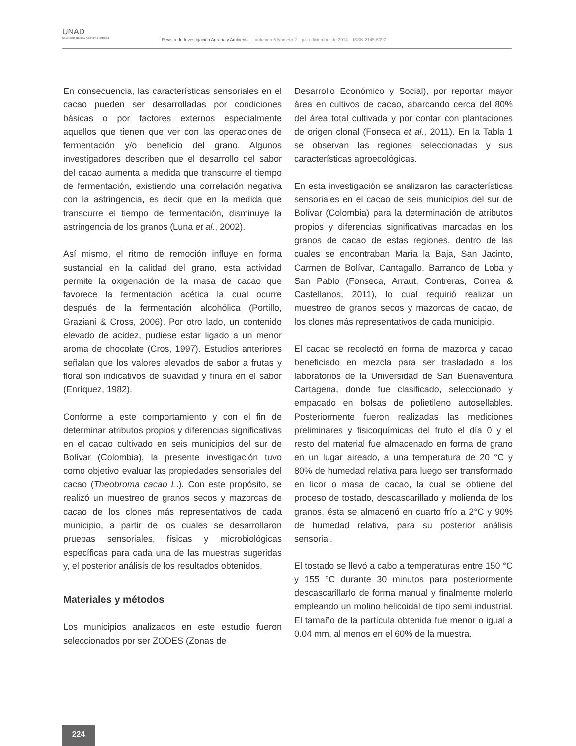UNAD
Universidad Nacional Abierta y a Distancia
Revista de Investigación Agraria y Ambiental – Volumen 5 Número 2 – julio-diciembre de 2014 – ISSN 2145-6097
En consecuencia, las características sensoriales en el cacao pueden ser desarrolladas por condiciones básicas o por factores externos especialmente aquellos que tienen que ver con las operaciones de fermentación y/o beneficio del grano. Algunos investigadores describen que el desarrollo del sabor del cacao aumenta a medida que transcurre el tiempo de fermentación, existiendo una correlación negativa con la astringencia, es decir que en la medida que transcurre el tiempo de fermentación, disminuye la astringencia de los granos (Luna et al., 2002).
Así mismo, el ritmo de remoción influye en forma sustancial en la calidad del grano, esta actividad permite la oxigenación de la masa de cacao que favorece la fermentación acética la cual ocurre después de la fermentación alcohólica (Portillo, Graziani & Cross, 2006). Por otro lado, un contenido elevado de acidez, pudiese estar ligado a un menor aroma de chocolate (Cros, 1997). Estudios anteriores señalan que los valores elevados de sabor a frutas y floral son indicativos de suavidad y finura en el sabor (Enríquez, 1982).
Conforme a este comportamiento y con el fin de determinar atributos propios y diferencias significativas en el cacao cultivado en seis municipios del sur de Bolívar (Colombia), la presente investigación tuvo como objetivo evaluar las propiedades sensoriales del cacao (Theobroma cacao L.). Con este propósito, se realizó un muestreo de granos secos y mazorcas de cacao de los clones más representativos de cada municipio, a partir de los cuales se desarrollaron pruebas sensoriales, físicas y microbiológicas específicas para cada una de las muestras sugeridas y, el posterior análisis de los resultados obtenidos.
Materiales y métodos
Los municipios analizados en este estudio fueron seleccionados por ser ZODES (Zonas de
Desarrollo Económico y Social), por reportar mayor área en cultivos de cacao, abarcando cerca del 80% del área total cultivada y por contar con plantaciones de origen clonal (Fonseca et al., 2011). En la Tabla 1 se observan las regiones seleccionadas y sus características agroecológicas.
En esta investigación se analizaron las características sensoriales en el cacao de seis municipios del sur de Bolívar (Colombia) para la determinación de atributos propios y diferencias significativas marcadas en los granos de cacao de estas regiones, dentro de las cuales se encontraban María la Baja, San Jacinto, Carmen de Bolívar, Cantagallo, Barranco de Loba y San Pablo (Fonseca, Arraut, Contreras, Correa & Castellanos, 2011), lo cual requirió realizar un muestreo de granos secos y mazorcas de cacao, de los clones más representativos de cada municipio.
El cacao se recolectó en forma de mazorca y cacao beneficiado en mezcla para ser trasladado a los laboratorios de la Universidad de San Buenaventura Cartagena, donde fue clasificado, seleccionado y empacado en bolsas de polietileno autosellables. Posteriormente fueron realizadas las mediciones preliminares y fisicoquímicas del fruto el día 0 y el resto del material fue almacenado en forma de grano en un lugar aireado, a una temperatura de 20 °C y 80% de humedad relativa para luego ser transformado en licor o masa de cacao, la cual se obtiene del proceso de tostado, descascarillado y molienda de los granos, ésta se almacenó en cuarto frío a 2°C y 90% de humedad relativa, para su posterior análisis sensorial.
El tostado se llevó a cabo a temperaturas entre 150 °C y 155 °C durante 30 minutos para posteriormente descascarillarlo de forma manual y finalmente molerlo empleando un molino helicoidal de tipo semi industrial. El tamaño de la partícula obtenida fue menor o igual a 0.04 mm, al menos en el 60% de la muestra.
224